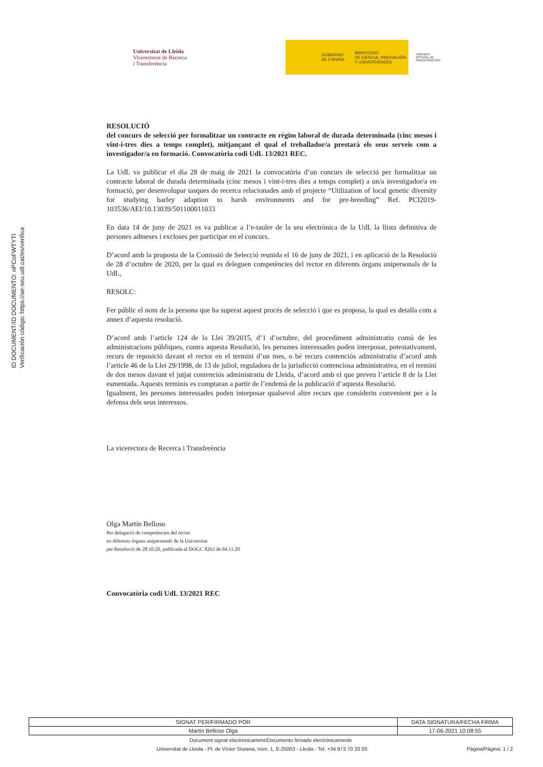ID DOCUMENT/ID DOCUMENTO: nPCoFWTYTI
Verificación código: https://ae-seu.udl.cat/es/verifica
Universitat de Lleida
Vicerectorat de Recerca
i Transferència
GOBIERNO
DE ESPAÑA MINISTERIO
DE CIENCIA, INNOVACIÓN
Y UNIVERSIDADES
AGENCIA
ESTATAL DE
INVESTIGACIÓN
RESOLUCIÓ
del concurs de selecció per formalitzar un contracte en règim laboral de durada determinada (cinc mesos i vint-i-tres dies a temps complet), mitjançant el qual el treballador/a prestarà els seus serveis com a investigador/a en formació. Convocatòria codi UdL 13/2021 REC.
La UdL va publicar el dia 28 de maig de 2021 la convocatòria d’un concurs de selecció per formalitzar un contracte laboral de durada determinada (cinc mesos i vint-i-tres dies a temps complet) a un/a investigador/a en formació, per desenvolupar tasques de recerca relacionades amb el projecte “Utilization of local genetic diversity for studying barley adaption to harsh environments and for pre-breeding” Ref. PCI2019-103536/AEI/10.13039/501100011033
En data 14 de juny de 2021 es va publicar a l’e-tauler de la seu electrònica de la UdL la llista definitiva de persones admeses i excloses per participar en el concurs.
D’acord amb la proposta de la Comissió de Selecció reunida el 16 de juny de 2021, i en aplicació de la Resolució de 28 d’octubre de 2020, per la qual es deleguen competències del rector en diferents òrgans unipersonals de la UdL,
RESOLC:
Fer públic el nom de la persona que ha superat aquest procés de selecció i que es proposa, la qual es detalla com a annex d’aquesta resolució.
D’acord amb l’article 124 de la Llei 39/2015, d’1 d’octubre, del procediment administratiu comú de les administracions públiques, contra aquesta Resolució, les persones interessades poden interposar, potestativament, recurs de reposició davant el rector en el termini d’un mes, o bé recurs contenciós administratiu d’acord amb l’article 46 de la Llei 29/1998, de 13 de juliol, reguladora de la jurisdicció contenciosa administrativa, en el termini de dos mesos davant el jutjat contenciós administratiu de Lleida, d’acord amb el que preveu l’article 8 de la Llei esmentada. Aquests terminis es comptaran a partir de l’endemà de la publicació d’aquesta Resolució.
Igualment, les persones interessades poden interposar qualsevol altre recurs que considerin convenient per a la defensa dels seus interessos.
La vicerectora de Recerca i Transferència
Olga Martín Belloso
Per delegació de competències del rector
en diferents òrgans unipersonals de la Universitat
per Resolució de 28.10.20, publicada al DOGC 8263 de 04.11.20
Convocatòria codi UdL 13/2021 REC
| SIGNAT PER/FIRMADO POR | DATA SIGNATURA/FECHA FIRMA |
| --- | --- |
| Martin Belloso Olga | 17-06-2021 10:08:55 |
Document signat electrònicament/Documento firmado electrónicamente
Universitat de Lleida - Pl. de Víctor Siurana, núm. 1, E-25003 - Lleida - Tel. +34 973 70 20 00 Pàgina/Página: 1 / 2